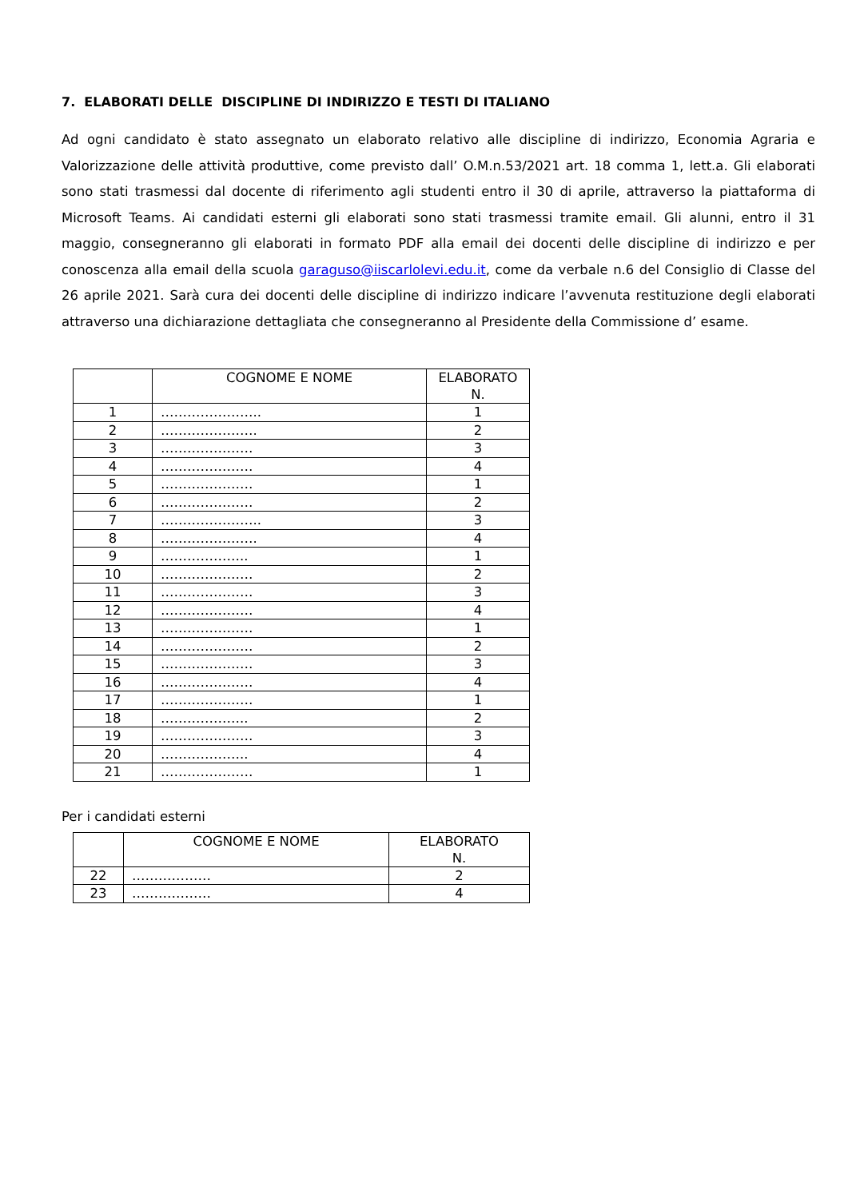7. ELABORATI DELLE DISCIPLINE DI INDIRIZZO E TESTI DI ITALIANO
Ad ogni candidato è stato assegnato un elaborato relativo alle discipline di indirizzo, Economia Agraria e Valorizzazione delle attività produttive, come previsto dall’ O.M.n.53/2021 art. 18 comma 1, lett.a. Gli elaborati sono stati trasmessi dal docente di riferimento agli studenti entro il 30 di aprile, attraverso la piattaforma di Microsoft Teams. Ai candidati esterni gli elaborati sono stati trasmessi tramite email. Gli alunni, entro il 31 maggio, consegneranno gli elaborati in formato PDF alla email dei docenti delle discipline di indirizzo e per conoscenza alla email della scuola garaguso@iiscarlolevi.edu.it, come da verbale n.6 del Consiglio di Classe del 26 aprile 2021. Sarà cura dei docenti delle discipline di indirizzo indicare l’avvenuta restituzione degli elaborati attraverso una dichiarazione dettagliata che consegneranno al Presidente della Commissione d’ esame.
| | COGNOME E NOME | ELABORATO N. |
| 1 | ………………….. | 1 |
| 2 | …………………. | 2 |
| 3 | ………………… | 3 |
| 4 | ………………… | 4 |
| 5 | ………………… | 1 |
| 6 | ………………… | 2 |
| 7 | ………………….. | 3 |
| 8 | …………………. | 4 |
| 9 | ……………….. | 1 |
| 10 | ………………… | 2 |
| 11 | ………………… | 3 |
| 12 | ………………… | 4 |
| 13 | ………………… | 1 |
| 14 | ………………… | 2 |
| 15 | ………………… | 3 |
| 16 | ………………… | 4 |
| 17 | ………………… | 1 |
| 18 | ……………….. | 2 |
| 19 | ………………… | 3 |
| 20 | ……………….. | 4 |
| 21 | ………………… | 1 |
Per i candidati esterni
| | COGNOME E NOME | ELABORATO N. |
| 22 | ……………… | 2 |
| 23 | ……………… | 4 |